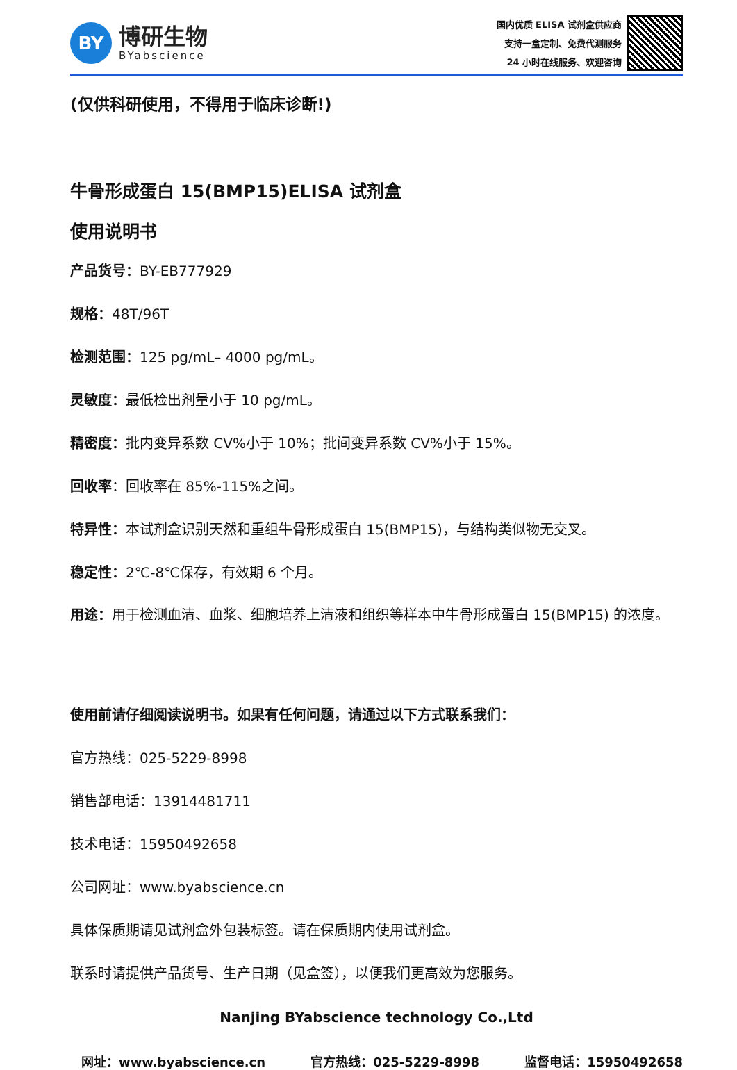BY
博研生物
BYabscience
国内优质 ELISA 试剂盒供应商
支持一盒定制、免费代测服务
24 小时在线服务、欢迎咨询
(仅供科研使用，不得用于临床诊断!)
牛骨形成蛋白 15(BMP15)ELISA 试剂盒
使用说明书
产品货号：BY-EB777929
规格：48T/96T
检测范围：125 pg/mL– 4000 pg/mL。
灵敏度：最低检出剂量小于 10 pg/mL。
精密度：批内变异系数 CV%小于 10%；批间变异系数 CV%小于 15%。
回收率：回收率在 85%-115%之间。
特异性：本试剂盒识别天然和重组牛骨形成蛋白 15(BMP15)，与结构类似物无交叉。
稳定性：2℃-8℃保存，有效期 6 个月。
用途：用于检测血清、血浆、细胞培养上清液和组织等样本中牛骨形成蛋白 15(BMP15) 的浓度。
使用前请仔细阅读说明书。如果有任何问题，请通过以下方式联系我们：
官方热线：025-5229-8998
销售部电话：13914481711
技术电话：15950492658
公司网址：www.byabscience.cn
具体保质期请见试剂盒外包装标签。请在保质期内使用试剂盒。
联系时请提供产品货号、生产日期（见盒签），以便我们更高效为您服务。
Nanjing BYabscience technology Co.,Ltd
网址：www.byabscience.cn 官方热线：025-5229-8998 监督电话：15950492658